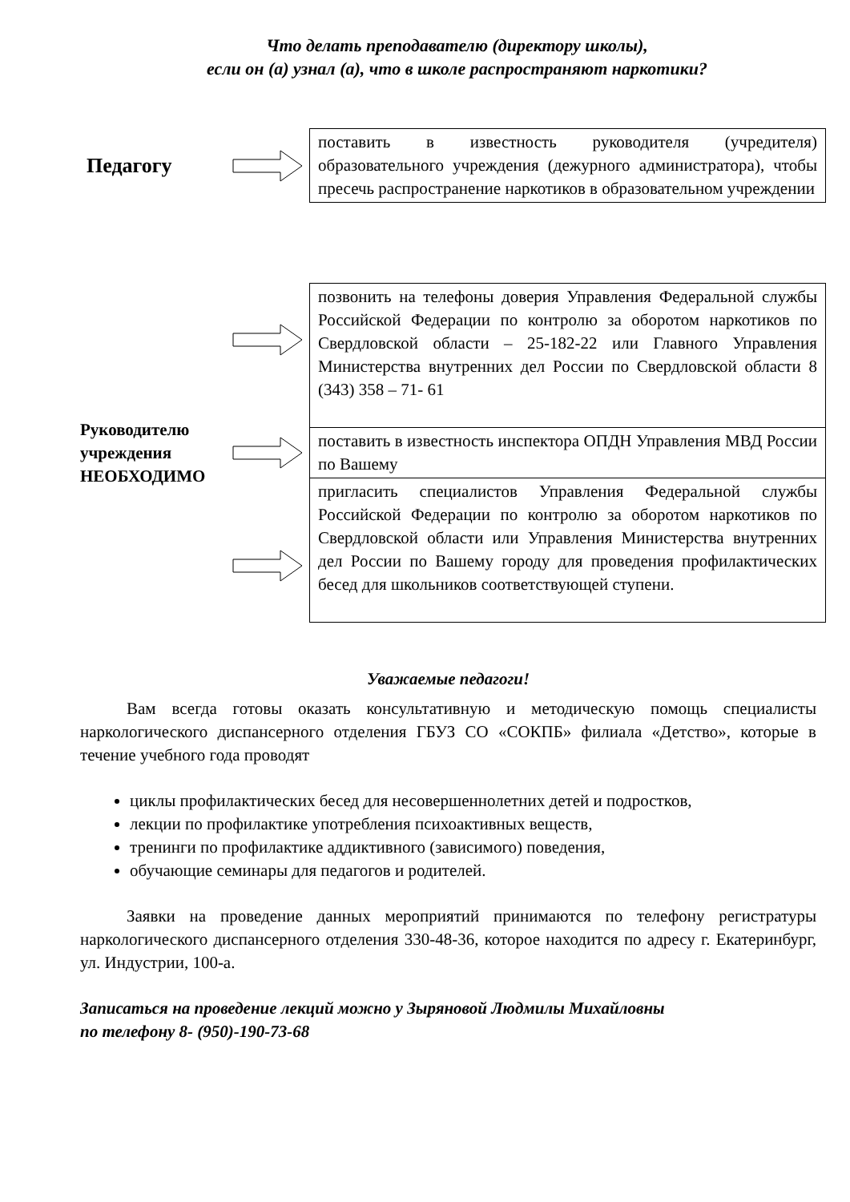Что делать преподавателю (директору школы),
если он (а) узнал (а), что в школе распространяют наркотики?
Педагогу
поставить в известность руководителя (учредителя) образовательного учреждения (дежурного администратора), чтобы пресечь распространение наркотиков в образовательном учреждении
Руководителю учреждения НЕОБХОДИМО
позвонить на телефоны доверия Управления Федеральной службы Российской Федерации по контролю за оборотом наркотиков по Свердловской области – 25-182-22 или Главного Управления Министерства внутренних дел России по Свердловской области 8 (343) 358 – 71- 61
поставить в известность инспектора ОПДН Управления МВД России по Вашему
пригласить специалистов Управления Федеральной службы Российской Федерации по контролю за оборотом наркотиков по Свердловской области или Управления Министерства внутренних дел России по Вашему городу для проведения профилактических бесед для школьников соответствующей ступени.
Уважаемые педагоги!
Вам всегда готовы оказать консультативную и методическую помощь специалисты наркологического диспансерного отделения ГБУЗ СО «СОКПБ» филиала «Детство», которые в течение учебного года проводят
циклы профилактических бесед для несовершеннолетних детей и подростков,
лекции по профилактике употребления психоактивных веществ,
тренинги по профилактике аддиктивного (зависимого) поведения,
обучающие семинары для педагогов и родителей.
Заявки на проведение данных мероприятий принимаются по телефону регистратуры наркологического диспансерного отделения 330-48-36, которое находится по адресу г. Екатеринбург, ул. Индустрии, 100-а.
Записаться на проведение лекций можно у Зыряновой Людмилы Михайловны
по телефону 8- (950)-190-73-68